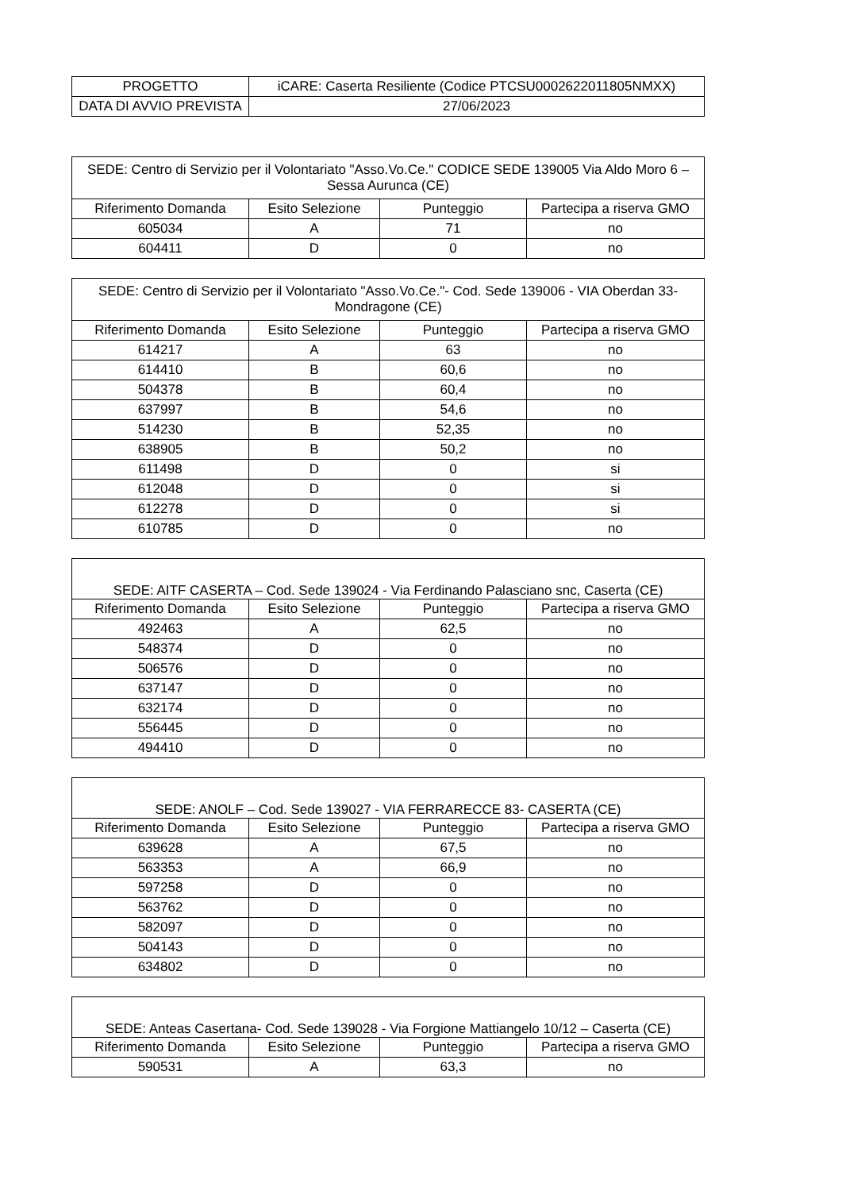| PROGETTO | iCARE: Caserta Resiliente (Codice PTCSU0002622011805NMXX) |
| DATA DI AVVIO PREVISTA | 27/06/2023 |
| SEDE: Centro di Servizio per il Volontariato "Asso.Vo.Ce." CODICE SEDE 139005 Via Aldo Moro 6 – Sessa Aurunca (CE) | | | |
| --- | --- | --- | --- |
| Riferimento Domanda | Esito Selezione | Punteggio | Partecipa a riserva GMO |
| 605034 | A | 71 | no |
| 604411 | D | 0 | no |
| SEDE: Centro di Servizio per il Volontariato "Asso.Vo.Ce."- Cod. Sede 139006 - VIA Oberdan 33-Mondragone (CE) | | | |
| --- | --- | --- | --- |
| Riferimento Domanda | Esito Selezione | Punteggio | Partecipa a riserva GMO |
| 614217 | A | 63 | no |
| 614410 | B | 60,6 | no |
| 504378 | B | 60,4 | no |
| 637997 | B | 54,6 | no |
| 514230 | B | 52,35 | no |
| 638905 | B | 50,2 | no |
| 611498 | D | 0 | si |
| 612048 | D | 0 | si |
| 612278 | D | 0 | si |
| 610785 | D | 0 | no |
| SEDE: AITF CASERTA – Cod. Sede 139024 - Via Ferdinando Palasciano snc, Caserta (CE) | | | |
| --- | --- | --- | --- |
| Riferimento Domanda | Esito Selezione | Punteggio | Partecipa a riserva GMO |
| 492463 | A | 62,5 | no |
| 548374 | D | 0 | no |
| 506576 | D | 0 | no |
| 637147 | D | 0 | no |
| 632174 | D | 0 | no |
| 556445 | D | 0 | no |
| 494410 | D | 0 | no |
| SEDE: ANOLF – Cod. Sede 139027 - VIA FERRARECCE 83- CASERTA (CE) | | | |
| --- | --- | --- | --- |
| Riferimento Domanda | Esito Selezione | Punteggio | Partecipa a riserva GMO |
| 639628 | A | 67,5 | no |
| 563353 | A | 66,9 | no |
| 597258 | D | 0 | no |
| 563762 | D | 0 | no |
| 582097 | D | 0 | no |
| 504143 | D | 0 | no |
| 634802 | D | 0 | no |
| SEDE: Anteas Casertana- Cod. Sede 139028 - Via Forgione Mattiangelo 10/12 – Caserta (CE) | | | |
| --- | --- | --- | --- |
| Riferimento Domanda | Esito Selezione | Punteggio | Partecipa a riserva GMO |
| 590531 | A | 63,3 | no |